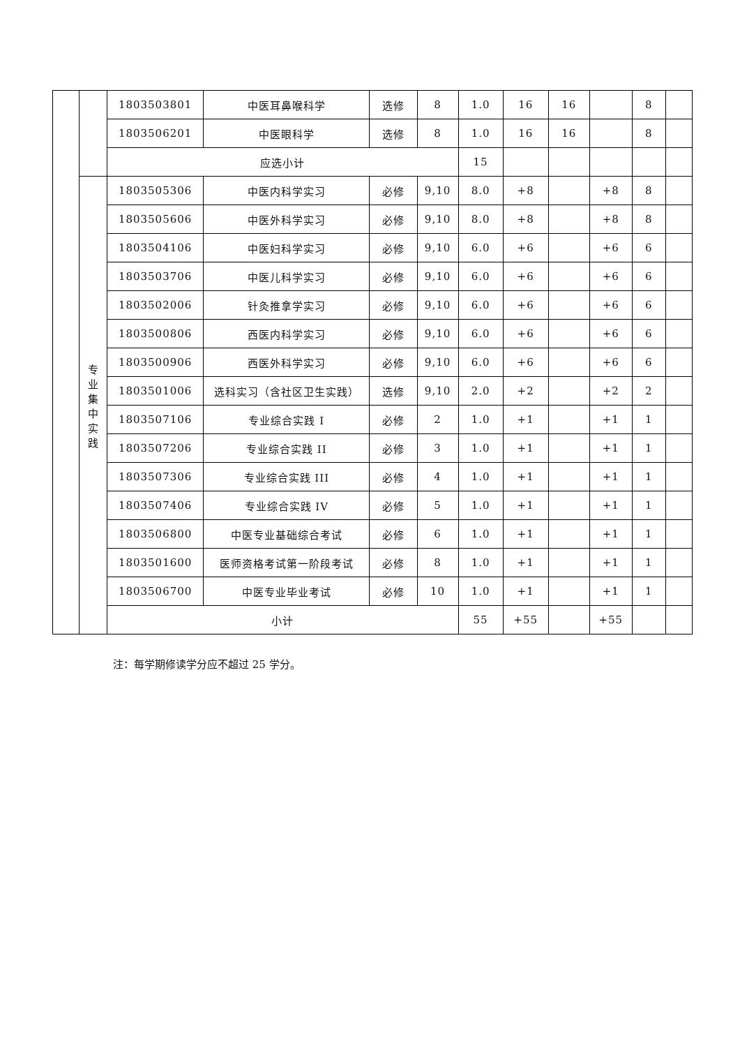| | | 1803503801 | 中医耳鼻喉科学 | 选修 | 8 | 1.0 | 16 | 16 | | 8 | |
| | | 1803506201 | 中医眼科学 | 选修 | 8 | 1.0 | 16 | 16 | | 8 | |
| | | 应选小计 | | | | 15 | | | | | |
| | 专 业 集 中 实 践 | 1803505306 | 中医内科学实习 | 必修 | 9,10 | 8.0 | +8 | | +8 | 8 | |
| | | 1803505606 | 中医外科学实习 | 必修 | 9,10 | 8.0 | +8 | | +8 | 8 | |
| | | 1803504106 | 中医妇科学实习 | 必修 | 9,10 | 6.0 | +6 | | +6 | 6 | |
| | | 1803503706 | 中医儿科学实习 | 必修 | 9,10 | 6.0 | +6 | | +6 | 6 | |
| | | 1803502006 | 针灸推拿学实习 | 必修 | 9,10 | 6.0 | +6 | | +6 | 6 | |
| | | 1803500806 | 西医内科学实习 | 必修 | 9,10 | 6.0 | +6 | | +6 | 6 | |
| | | 1803500906 | 西医外科学实习 | 必修 | 9,10 | 6.0 | +6 | | +6 | 6 | |
| | | 1803501006 | 选科实习（含社区卫生实践） | 选修 | 9,10 | 2.0 | +2 | | +2 | 2 | |
| | | 1803507106 | 专业综合实践 I | 必修 | 2 | 1.0 | +1 | | +1 | 1 | |
| | | 1803507206 | 专业综合实践 II | 必修 | 3 | 1.0 | +1 | | +1 | 1 | |
| | | 1803507306 | 专业综合实践 III | 必修 | 4 | 1.0 | +1 | | +1 | 1 | |
| | | 1803507406 | 专业综合实践 IV | 必修 | 5 | 1.0 | +1 | | +1 | 1 | |
| | | 1803506800 | 中医专业基础综合考试 | 必修 | 6 | 1.0 | +1 | | +1 | 1 | |
| | | 1803501600 | 医师资格考试第一阶段考试 | 必修 | 8 | 1.0 | +1 | | +1 | 1 | |
| | | 1803506700 | 中医专业毕业考试 | 必修 | 10 | 1.0 | +1 | | +1 | 1 | |
| | | 小计 | | | | 55 | +55 | | +55 | | |
注：每学期修读学分应不超过 25 学分。